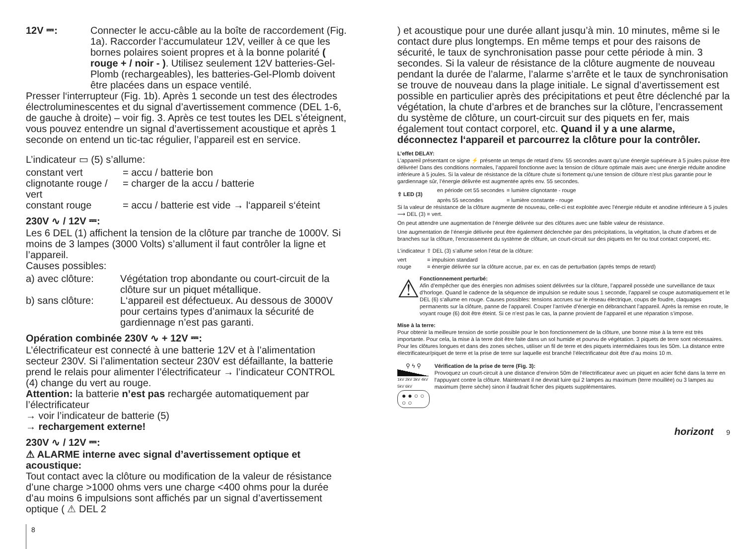12V ⎓: Connecter le accu-câble au la boîte de raccordement (Fig. 1a). Raccorder l‘accumulateur 12V, veiller à ce que les bornes polaires soient propres et à la bonne polarité ( rouge + / noir - ). Utilisez seulement 12V batteries-Gel-Plomb (rechargeables), les batteries-Gel-Plomb doivent être placées dans un espace ventilé.
Presser l‘interrupteur (Fig. 1b). Après 1 seconde un test des électrodes électroluminescentes et du signal d’avertissement commence (DEL 1-6, de gauche à droite) – voir fig. 3. Après ce test toutes les DEL s’éteignent, vous pouvez entendre un signal d’avertissement acoustique et après 1 seconde on entend un tic-tac régulier, l’appareil est en service.
L’indicateur ▭ (5) s’allume:
constant vert = accu / batterie bon
clignotante rouge / vert
= charger de la accu / batterie
constant rouge = accu / batterie est vide → l‘appareil s‘éteint
230V ∿ / 12V ⎓:
Les 6 DEL (1) affichent la tension de la clôture par tranche de 1000V. Si moins de 3 lampes (3000 Volts) s’allument il faut contrôler la ligne et l’appareil.
Causes possibles:
a) avec clôture:
Végétation trop abondante ou court-circuit de la clôture sur un piquet métallique.
b) sans clôture:
L‘appareil est défectueux. Au dessous de 3000V pour certains types d’animaux la sécurité de gardiennage n’est pas garanti.
Opération combinée 230V ∿ + 12V ⎓:
L’électrificateur est connecté à une batterie 12V et à l’alimentation secteur 230V. Si l’alimentation secteur 230V est défaillante, la batterie prend le relais pour alimenter l’électrificateur → l’indicateur CONTROL (4) change du vert au rouge.
Attention: la batterie n’est pas rechargée automatiquement par l’électrificateur
→ voir l’indicateur de batterie (5)
→ rechargement externe!
230V ∿ / 12V ⎓:
⚠ ALARME interne avec signal d’avertissement optique et acoustique:
Tout contact avec la clôture ou modification de la valeur de résistance d’une charge >1000 ohms vers une charge <400 ohms pour la durée d’au moins 6 impulsions sont affichés par un signal d’avertissement optique ( ⚠ DEL 2
8
) et acoustique pour une durée allant jusqu’à min. 10 minutes, même si le contact dure plus longtemps. En même temps et pour des raisons de sécurité, le taux de synchronisation passe pour cette période à min. 3 secondes. Si la valeur de résistance de la clôture augmente de nouveau pendant la durée de l’alarme, l’alarme s’arrête et le taux de synchronisation se trouve de nouveau dans la plage initiale. Le signal d’avertissement est possible en particulier après des précipitations et peut être déclenché par la végétation, la chute d’arbres et de branches sur la clôture, l’encrassement du système de clôture, un court-circuit sur des piquets en fer, mais également tout contact corporel, etc. Quand il y a une alarme, déconnectez l‘appareil et parcourrez la clôture pour la contrôler.
L’effet DELAY:
L’appareil présentant ce signe ⚡ présente un temps de retard d’env. 55 secondes avant qu’une énergie supérieure à 5 joules puisse être délivrée! Dans des conditions normales, l’appareil fonctionne avec la tension de clôture optimale mais avec une énergie réduite anodine inférieure à 5 joules. Si la valeur de résistance de la clôture chute si fortement qu’une tension de clôture n’est plus garantie pour le gardiennage sûr, l’énergie délivrée est augmentée après env. 55 secondes.
⇧ LED (3)
en période cet 55 secondes
= lumière clignotante - rouge
après 55 secondes = lumière constante - rouge
Si la valeur de résistance de la clôture augmente de nouveau, celle-ci est exploitée avec l’énergie réduite et anodine inférieure à 5 joules ⟶ DEL (3) = vert.
On peut attendre une augmentation de l’énergie délivrée sur des clôtures avec une faible valeur de résistance.
Une augmentation de l’énergie délivrée peut être également déclenchée par des précipitations, la végétation, la chute d’arbres et de branches sur la clôture, l’encrassement du système de clôture, un court-circuit sur des piquets en fer ou tout contact corporel, etc.
L’indicateur ⇧ DEL (3) s’allume selon l’état de la clôture:
vert = impulsion standard
rouge = énergie délivrée sur la clôture accrue, par ex. en cas de perturbation (aprés temps de retard)
⚠
Fonctionnement perturbé:
Afin d’empêcher que des énergies non admises soient délivrées sur la clôture, l’appareil possède une surveillance de taux d’horloge. Quand le cadence de la séquence de impulsion se reduite sous 1 seconde, l’appareil se coupe automatiquement et le DEL (6) s‘allume en rouge. Causes possibles: tensions accrues sur le réseau électrique, coups de foudre, claquages permanents sur la clôture, panne de l’appareil. Couper l’arrivée d’énergie en débranchant l’appareil. Après la remise en route, le voyant rouge (6) doit être éteint. Si ce n’est pas le cas, la panne provient de l’appareil et une réparation s’impose.
Mise à la terre:
Pour obtenir la meilleure tension de sortie possible pour le bon fonctionnement de la clôture, une bonne mise à la terre est très importante. Pour cela, la mise à la terre doit être faite dans un sol humide et pourvu de végétation. 3 piquets de terre sont nécessaires. Pour les clôtures longues et dans des zones sèches, utiliser un fil de terre et des piquets intermédiaires tous les 50m. La distance entre électrificateur/piquet de terre et la prise de terre sur laquelle est branché l’électrificateur doit être d’au moins 10 m.
⚲ ϟ ⚲
1kV 2kV 3kV 4kV 5kV 6kV
● ● ○ ○ ○ ○
Vérification de la prise de terre (Fig. 3):
Provoquez un court-circuit à une distance d‘environ 50m de l‘électrificateur avec un piquet en acier fiché dans la terre en l‘appuyant contre la clôture. Maintenant il ne devrait luire qui 2 lampes au maximum (terre mouillée) ou 3 lampes au maximum (terre sèche) sinon il faudrait ficher des piquets supplémentaires.
horizont 9